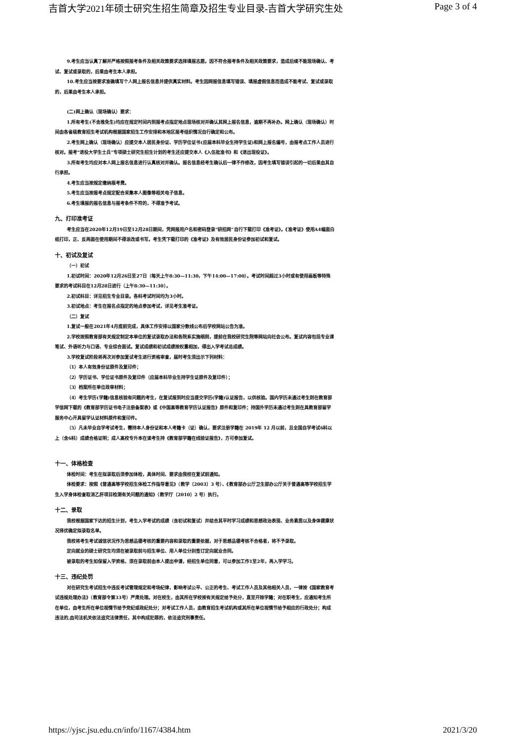吉首大学2021年硕士研究生招生简章及招生专业目录-吉首大学研究生处 Page 3 of 4
9.考生应当认真了解并严格按照报考条件及相关政策要求选择填报志愿。因不符合报考条件及相关政策要求，造成后续不能现场确认、考试、复试或录取的，后果由考生本人承担。
10.考生应当按要求准确填写个人网上报名信息并提供真实材料。考生因网报信息填写错误、填报虚假信息而造成不能考试、复试或录取的，后果由考生本人承担。
(二)网上确认（现场确认）要求：
1.所有考生(不含推免生)均应在规定时间内到报考点指定地点现场核对并确认其网上报名信息，逾期不再补办。网上确认（现场确认）时间由各省级教育招生考试机构根据国家招生工作安排和本地区报考组织情况自行确定和公布。
2.考生网上确认（现场确认）应提交本人居民身份证、学历学位证书(应届本科毕业生持学生证)和网上报名编号，由报考点工作人员进行核对。报考“退役大学生士兵”专项硕士研究生招生计划的考生还应提交本人《入伍批准书》和《退出现役证》。
3.所有考生均应对本人网上报名信息进行认真核对并确认。报名信息经考生确认后一律不作修改，因考生填写错误引起的一切后果由其自行承担。
4.考生应当按规定缴纳报考费。
5.考生应当按报考点规定配合采集本人图像等相关电子信息。
6.考生填报的报名信息与报考条件不符的，不得准予考试。
九、打印准考证
考生应当在2020年12月19日至12月28日期间，凭网报用户名和密码登录“研招网”自行下载打印《准考证》。《准考证》使用A4幅面白纸打印，正、反两面在使用期间不得涂改或书写。考生凭下载打印的《准考证》及有效居民身份证参加初试和复试。
十、初试及复试
（一）初试
1.初试时间：2020年12月26日至27日（每天上午8:30—11:30，下午14:00—17:00）。考试时间超过3小时或有使用画板等特殊要求的考试科目在12月28日进行（上午8:30—11:30）。
2.初试科目：详见招生专业目录。各科考试时间均为3小时。
3.初试地点：考生在报名点指定的地点参加考试，详见考生准考证。
（二）复试
1.复试一般在2021年4月底前完成，具体工作安排以国家分数线公布后学校网站公告为准。
2.学校按照教育部有关规定制定本单位的复试录取办法和各院系实施细则，提前在我校研究生院等网站向社会公布。复试内容包括专业课笔试、外语听力与口语、专业综合面试。复试成绩和初试成绩按权重相加，得出入学考试总成绩。
3.学校复试阶段将再次对参加复试考生进行资格审查，届时考生须出示下列材料：
（1）本人有效身份证原件及复印件；
（2）学历证书、学位证书原件及复印件（应届本科毕业生持学生证原件及复印件）；
（3）档案所在单位政审材料；
（4）考生学历(学籍)信息核验有问题的考生，在复试报到时应当提交学历(学籍)认证报告，以供核验。国内学历未通过考生则在教育部学信网下载的《教育部学历证书电子注册备案表》或《中国高等教育学历认证报告》原件和复印件；持国外学历未通过考生则在具教育部留学服务中心开具留学认证材料原件和复印件。
（5）凡未毕业自学考试考生，需持本人身份证和本人考籍卡（证）确认，要求注册学籍在 2019年 12 月以前，且全国自学考试6科以上（含6科）成绩合格证明；成人高校专升本在读考生持《教育部学籍在线验证报告》，方可参加复试。
十一、体格检查
体检时间：考生在拟录取后须参加体检，具体时间、要求由我校在复试前通知。
体检要求：按照《普通高等学校招生体检工作指导意见》（教学〔2003〕3 号）、《教育部办公厅卫生部办公厅关于普通高等学校招生学生入学身体检查取消乙肝项目检测有关问题的通知》（教学厅〔2010〕2 号）执行。
十二、录取
我校根据国家下达的招生计划，考生入学考试的成绩（含初试和复试）并结合其平时学习成绩和思想政治表现、业务素质以及身体健康状况择优确定拟录取名单。
我校将考生考试诚信状况作为思想品德考核的重要内容和录取的重要依据，对于思想品德考核不合格者，将不予录取。
定向就业的硕士研究生均须在被录取前与招生单位、用人单位分别签订定向就业合同。
被录取的考生如保留入学资格，须在录取前由本人提出申请，经招生单位同意，可以参加工作1至2年，再入学学习。
十三、违纪处罚
对在研究生考试招生中违反考试管理规定和考场纪律，影响考试公平、公正的考生、考试工作人员及其他相关人员，一律按《国家教育考试违规处理办法》（教育部令第33号）严肃处理。对在校生，由其所在学校按有关规定给予处分，直至开除学籍；对在职考生，应通知考生所在单位，由考生所在单位视情节给予党纪或政纪处分；对考试工作人员，由教育招生考试机构或其所在单位视情节给予相应的行政处分；构成违法的,由司法机关依法追究法律责任，其中构成犯罪的，依法追究刑事责任。
https://yjsc.jsu.edu.cn/info/1167/4384.htm 2021/3/20